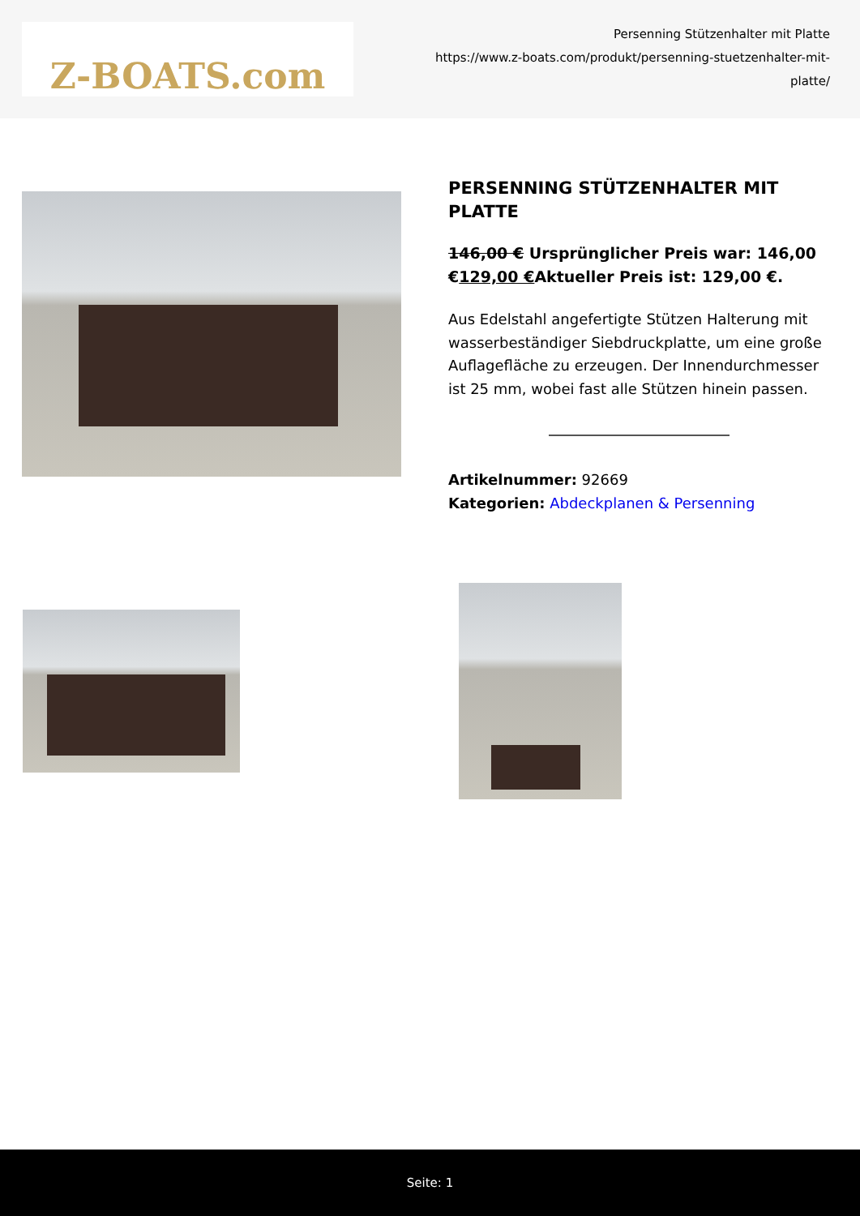Z-BOATS.com
Persenning Stützenhalter mit Platte
https://www.z-boats.com/produkt/persenning-stuetzenhalter-mit-platte/
PERSENNING STÜTZENHALTER MIT PLATTE
146,00 € Ursprünglicher Preis war: 146,00 €129,00 €Aktueller Preis ist: 129,00 €.
Aus Edelstahl angefertigte Stützen Halterung mit wasserbeständiger Siebdruckplatte, um eine große Auflagefläche zu erzeugen. Der Innendurchmesser ist 25 mm, wobei fast alle Stützen hinein passen.
Artikelnummer: 92669
Kategorien: Abdeckplanen & Persenning
Seite: 1